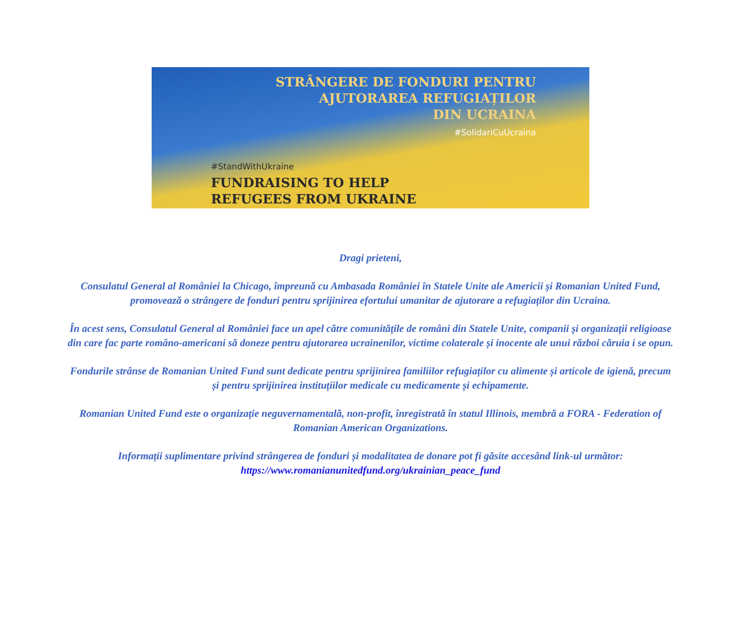STRÂNGERE DE FONDURI PENTRU
AJUTORAREA REFUGIAȚILOR
DIN UCRAINA
#SolidariCuUcraina
#StandWithUkraine
FUNDRAISING TO HELP
REFUGEES FROM UKRAINE
Dragi prieteni,
Consulatul General al României la Chicago, împreună cu Ambasada României în Statele Unite ale Americii şi Romanian United Fund, promovează o strângere de fonduri pentru sprijinirea efortului umanitar de ajutorare a refugiaților din Ucraina.
În acest sens, Consulatul General al României face un apel către comunitățile de români din Statele Unite, companii și organizații religioase din care fac parte româno-americani să doneze pentru ajutorarea ucrainenilor, victime colaterale și inocente ale unui război căruia i se opun.
Fondurile strânse de Romanian United Fund sunt dedicate pentru sprijinirea familiilor refugiaților cu alimente și articole de igienă, precum și pentru sprijinirea instituțiilor medicale cu medicamente și echipamente.
Romanian United Fund este o organizație neguvernamentală, non-profit, înregistrată în statul Illinois, membră a FORA - Federation of Romanian American Organizations.
Informații suplimentare privind strângerea de fonduri și modalitatea de donare pot fi găsite accesând link-ul următor:
https://www.romanianunitedfund.org/ukrainian_peace_fund